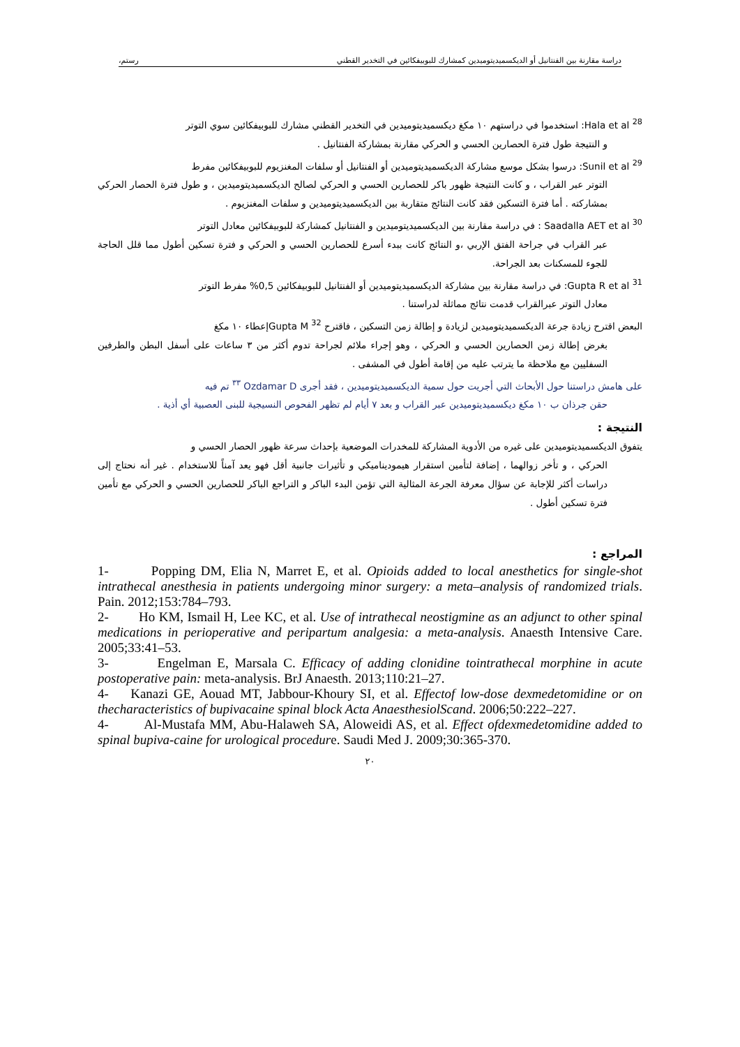دراسة مقارنة بين الفنتانيل أو الديكسميديتوميدين كمشارك للبوبيفكائين في التخدير القطني رستم،
Hala et al <sup>28</sup>: استخدموا في دراستهم ١٠ مكغ ديكسميديتوميدين في التخدير القطني مشارك للبوبيفكائين سوي التوتر
و النتيجة طول فترة الحصارين الحسي و الحركي مقارنة بمشاركة الفنتانيل .
Sunil et al <sup>29</sup>: درسوا بشكل موسع مشاركة الديكسميديتوميدين أو الفنتانيل أو سلفات المغنزيوم للبوبيفكائين مفرط
التوتر عبر القراب ، و كانت النتيجة ظهور باكر للحصارين الحسي و الحركي لصالح الديكسميديتوميدين ، و طول فترة الحصار الحركي بمشاركته . أما فترة التسكين فقد كانت النتائج متقاربة بين الديكسميديتوميدين و سلفات المغنزيوم .
Saadalla AET et al <sup>30</sup> : في دراسة مقارنة بين الديكسميديتوميدين و الفنتانيل كمشاركة للبوبيفكائين معادل التوتر
عبر القراب في جراحة الفتق الإربي ،و النتائج كانت ببدء أسرع للحصارين الحسي و الحركي و فترة تسكين أطول مما قلل الحاجة للجوء للمسكنات بعد الجراحة.
Gupta R et al <sup>31</sup>: في دراسة مقارنة بين مشاركة الديكسميديتوميدين أو الفنتانيل للبوبيفكائين 0,5% مفرط التوتر
معادل التوتر عبرالقراب قدمت نتائج مماثلة لدراستنا .
البعض اقترح زيادة جرعة الديكسميديتوميدين لزيادة و إطالة زمن التسكين ، فاقترح Gupta M <sup>32</sup>إعطاء ١٠ مكغ
بغرض إطالة زمن الحصارين الحسي و الحركي ، وهو إجراء ملائم لجراحة تدوم أكثر من ٣ ساعات على أسفل البطن والطرفين السفليين مع ملاحظة ما يترتب عليه من إقامة أطول في المشفى .
على هامش دراستنا حول الأبحاث التي أجريت حول سمية الديكسميديتوميدين ، فقد أجرى Ozdamar D <sup>٣٣</sup> تم فيه
حقن جرذان ب ١٠ مكغ ديكسميديتوميدين عبر القراب و بعد ٧ أيام لم تظهر الفحوص النسيجية للبنى العصبية أي أذية .
النتيجة :
يتفوق الديكسميديتوميدين على غيره من الأدوية المشاركة للمخدرات الموضعية بإحداث سرعة ظهور الحصار الحسي و
الحركي ، و تأخر زوالهما ، إضافة لتأمين استقرار هيموديناميكي و تأثيرات جانبية أقل فهو يعد آمناً للاستخدام . غير أنه نحتاج إلى دراسات أكثر للإجابة عن سؤال معرفة الجرعة المثالية التي تؤمن البدء الباكر و التراجع الباكر للحصارين الحسي و الحركي مع تأمين فترة تسكين أطول .
المراجع :
1- Popping DM, Elia N, Marret E, et al. Opioids added to local anesthetics for single-shot intrathecal anesthesia in patients undergoing minor surgery: a meta–analysis of randomized trials. Pain. 2012;153:784–793.
2- Ho KM, Ismail H, Lee KC, et al. Use of intrathecal neostigmine as an adjunct to other spinal medications in perioperative and peripartum analgesia: a meta-analysis. Anaesth Intensive Care. 2005;33:41–53.
3- Engelman E, Marsala C. Efficacy of adding clonidine tointrathecal morphine in acute postoperative pain: meta-analysis. BrJ Anaesth. 2013;110:21–27.
4- Kanazi GE, Aouad MT, Jabbour-Khoury SI, et al. Effectof low-dose dexmedetomidine or on thecharacteristics of bupivacaine spinal block Acta AnaesthesiolScand. 2006;50:222–227.
4- Al-Mustafa MM, Abu-Halaweh SA, Aloweidi AS, et al. Effect ofdexmedetomidine added to spinal bupiva-caine for urological procedure. Saudi Med J. 2009;30:365-370.
٢٠